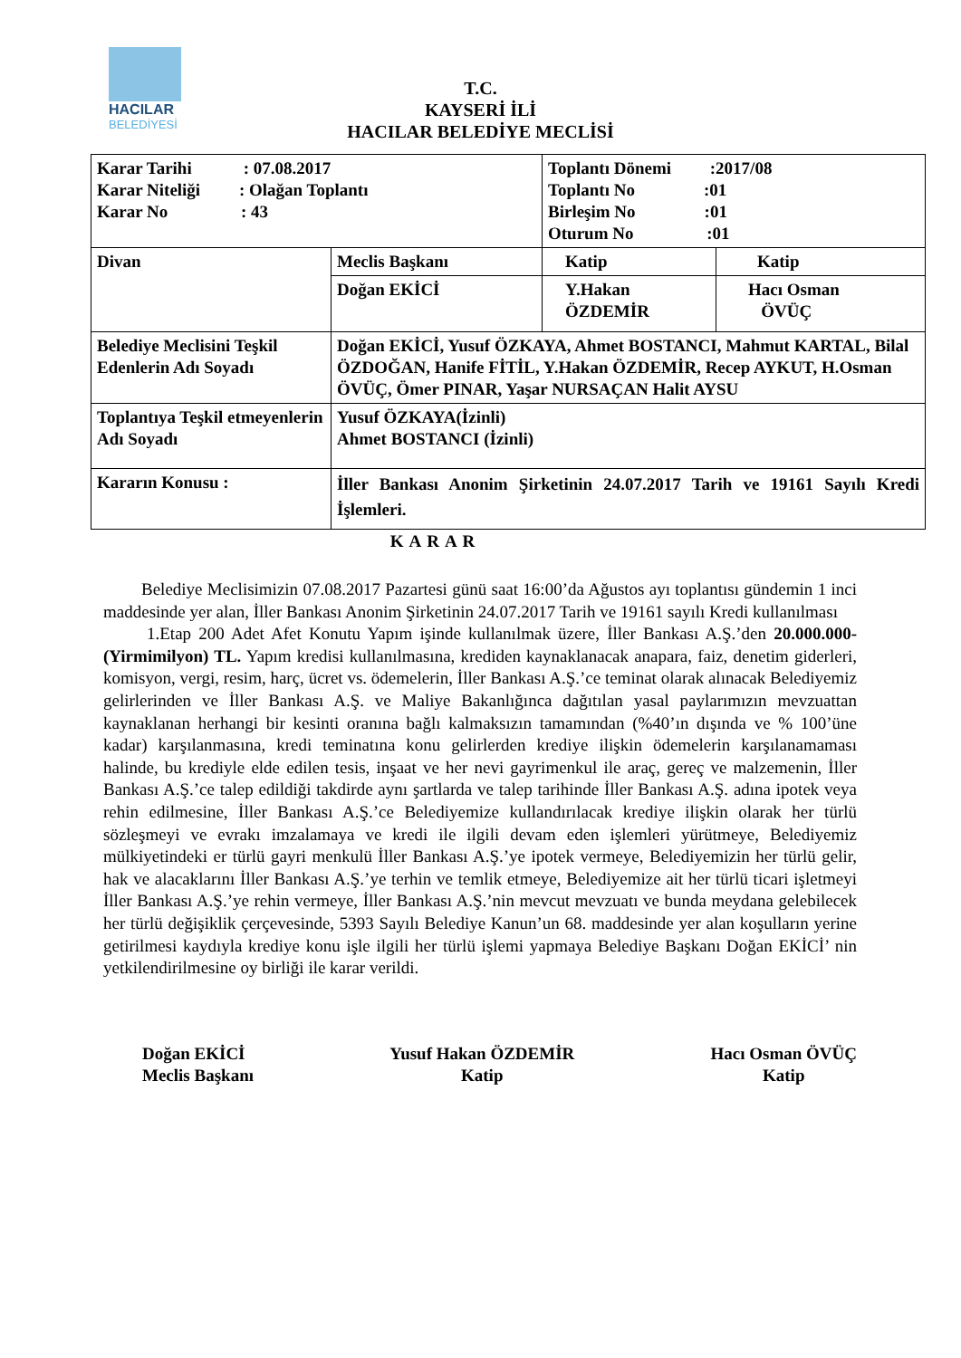HACILAR
BELEDİYESİ
T.C.
KAYSERİ İLİ
HACILAR BELEDİYE MECLİSİ
| Karar Tarihi : 07.08.2017 Karar Niteliği : Olağan Toplantı Karar No : 43 | | Toplantı Dönemi :2017/08 Toplantı No :01 Birleşim No :01 Oturum No :01 | |
| Divan | Meclis Başkanı | Katip | Katip |
| | Doğan EKİCİ | Y.Hakan ÖZDEMİR | Hacı Osman ÖVÜÇ |
| Belediye Meclisini Teşkil Edenlerin Adı Soyadı | Doğan EKİCİ, Yusuf ÖZKAYA, Ahmet BOSTANCI, Mahmut KARTAL, Bilal ÖZDOĞAN, Hanife FİTİL, Y.Hakan ÖZDEMİR, Recep AYKUT, H.Osman ÖVÜÇ, Ömer PINAR, Yaşar NURSAÇAN Halit AYSU | | |
| Toplantıya Teşkil etmeyenlerin Adı Soyadı | Yusuf ÖZKAYA(İzinli) Ahmet BOSTANCI (İzinli) | | |
| Kararın Konusu : | İller Bankası Anonim Şirketinin 24.07.2017 Tarih ve 19161 Sayılı Kredi İşlemleri. | | |
KARAR
Belediye Meclisimizin 07.08.2017 Pazartesi günü saat 16:00’da Ağustos ayı toplantısı gündemin 1 inci maddesinde yer alan, İller Bankası Anonim Şirketinin 24.07.2017 Tarih ve 19161 sayılı Kredi kullanılması
1.Etap 200 Adet Afet Konutu Yapım işinde kullanılmak üzere, İller Bankası A.Ş.’den 20.000.000- (Yirmimilyon) TL. Yapım kredisi kullanılmasına, krediden kaynaklanacak anapara, faiz, denetim giderleri, komisyon, vergi, resim, harç, ücret vs. ödemelerin, İller Bankası A.Ş.’ce teminat olarak alınacak Belediyemiz gelirlerinden ve İller Bankası A.Ş. ve Maliye Bakanlığınca dağıtılan yasal paylarımızın mevzuattan kaynaklanan herhangi bir kesinti oranına bağlı kalmaksızın tamamından (%40’ın dışında ve % 100’üne kadar) karşılanmasına, kredi teminatına konu gelirlerden krediye ilişkin ödemelerin karşılanamaması halinde, bu krediyle elde edilen tesis, inşaat ve her nevi gayrimenkul ile araç, gereç ve malzemenin, İller Bankası A.Ş.’ce talep edildiği takdirde aynı şartlarda ve talep tarihinde İller Bankası A.Ş. adına ipotek veya rehin edilmesine, İller Bankası A.Ş.’ce Belediyemize kullandırılacak krediye ilişkin olarak her türlü sözleşmeyi ve evrakı imzalamaya ve kredi ile ilgili devam eden işlemleri yürütmeye, Belediyemiz mülkiyetindeki er türlü gayri menkulü İller Bankası A.Ş.’ye ipotek vermeye, Belediyemizin her türlü gelir, hak ve alacaklarını İller Bankası A.Ş.’ye terhin ve temlik etmeye, Belediyemize ait her türlü ticari işletmeyi İller Bankası A.Ş.’ye rehin vermeye, İller Bankası A.Ş.’nin mevcut mevzuatı ve bunda meydana gelebilecek her türlü değişiklik çerçevesinde, 5393 Sayılı Belediye Kanun’un 68. maddesinde yer alan koşulların yerine getirilmesi kaydıyla krediye konu işle ilgili her türlü işlemi yapmaya Belediye Başkanı Doğan EKİCİ’ nin yetkilendirilmesine oy birliği ile karar verildi.
Doğan EKİCİ
Meclis Başkanı
Yusuf Hakan ÖZDEMİR
Katip
Hacı Osman ÖVÜÇ
Katip